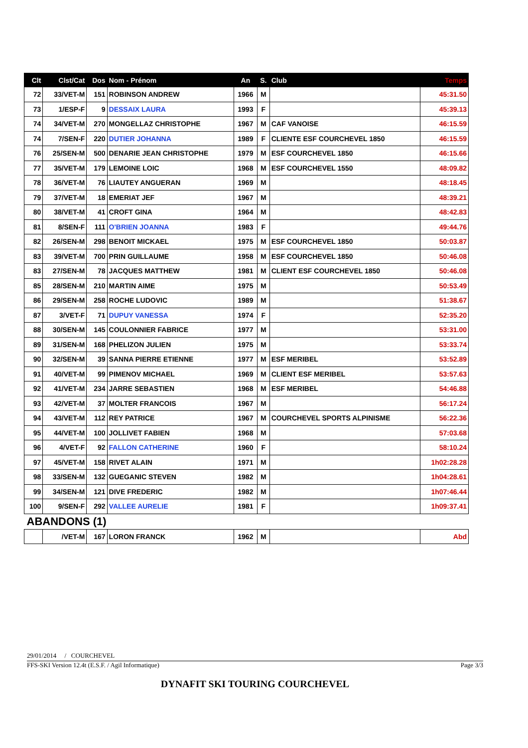| Clt | Clst/Cat | Dos | Nom - Prénom | An | S. | Club | Temps |
| --- | --- | --- | --- | --- | --- | --- | --- |
| 72 | 33/VET-M | 151 | ROBINSON ANDREW | 1966 | M | | 45:31.50 |
| 73 | 1/ESP-F | 9 | DESSAIX LAURA | 1993 | F | | 45:39.13 |
| 74 | 34/VET-M | 270 | MONGELLAZ CHRISTOPHE | 1967 | M | CAF VANOISE | 46:15.59 |
| 74 | 7/SEN-F | 220 | DUTIER JOHANNA | 1989 | F | CLIENTE ESF COURCHEVEL 1850 | 46:15.59 |
| 76 | 25/SEN-M | 500 | DENARIE JEAN CHRISTOPHE | 1979 | M | ESF COURCHEVEL 1850 | 46:15.66 |
| 77 | 35/VET-M | 179 | LEMOINE LOIC | 1968 | M | ESF COURCHEVEL 1550 | 48:09.82 |
| 78 | 36/VET-M | 76 | LIAUTEY ANGUERAN | 1969 | M | | 48:18.45 |
| 79 | 37/VET-M | 18 | EMERIAT JEF | 1967 | M | | 48:39.21 |
| 80 | 38/VET-M | 41 | CROFT GINA | 1964 | M | | 48:42.83 |
| 81 | 8/SEN-F | 111 | O'BRIEN JOANNA | 1983 | F | | 49:44.76 |
| 82 | 26/SEN-M | 298 | BENOIT MICKAEL | 1975 | M | ESF COURCHEVEL 1850 | 50:03.87 |
| 83 | 39/VET-M | 700 | PRIN GUILLAUME | 1958 | M | ESF COURCHEVEL 1850 | 50:46.08 |
| 83 | 27/SEN-M | 78 | JACQUES MATTHEW | 1981 | M | CLIENT ESF COURCHEVEL 1850 | 50:46.08 |
| 85 | 28/SEN-M | 210 | MARTIN AIME | 1975 | M | | 50:53.49 |
| 86 | 29/SEN-M | 258 | ROCHE LUDOVIC | 1989 | M | | 51:38.67 |
| 87 | 3/VET-F | 71 | DUPUY VANESSA | 1974 | F | | 52:35.20 |
| 88 | 30/SEN-M | 145 | COULONNIER FABRICE | 1977 | M | | 53:31.00 |
| 89 | 31/SEN-M | 168 | PHELIZON JULIEN | 1975 | M | | 53:33.74 |
| 90 | 32/SEN-M | 39 | SANNA PIERRE ETIENNE | 1977 | M | ESF MERIBEL | 53:52.89 |
| 91 | 40/VET-M | 99 | PIMENOV MICHAEL | 1969 | M | CLIENT ESF MERIBEL | 53:57.63 |
| 92 | 41/VET-M | 234 | JARRE SEBASTIEN | 1968 | M | ESF MERIBEL | 54:46.88 |
| 93 | 42/VET-M | 37 | MOLTER FRANCOIS | 1967 | M | | 56:17.24 |
| 94 | 43/VET-M | 112 | REY PATRICE | 1967 | M | COURCHEVEL SPORTS ALPINISME | 56:22.36 |
| 95 | 44/VET-M | 100 | JOLLIVET FABIEN | 1968 | M | | 57:03.68 |
| 96 | 4/VET-F | 92 | FALLON CATHERINE | 1960 | F | | 58:10.24 |
| 97 | 45/VET-M | 158 | RIVET ALAIN | 1971 | M | | 1h02:28.28 |
| 98 | 33/SEN-M | 132 | GUEGANIC STEVEN | 1982 | M | | 1h04:28.61 |
| 99 | 34/SEN-M | 121 | DIVE FREDERIC | 1982 | M | | 1h07:46.44 |
| 100 | 9/SEN-F | 292 | VALLEE AURELIE | 1981 | F | | 1h09:37.41 |
| ABANDONS (1) | | | | | | | |
| | /VET-M | 167 | LORON FRANCK | 1962 | M | | Abd |
29/01/2014 / COURCHEVEL
FFS-SKI Version 12.4t (E.S.F. / Agil Informatique) Page 3/3
DYNAFIT SKI TOURING COURCHEVEL